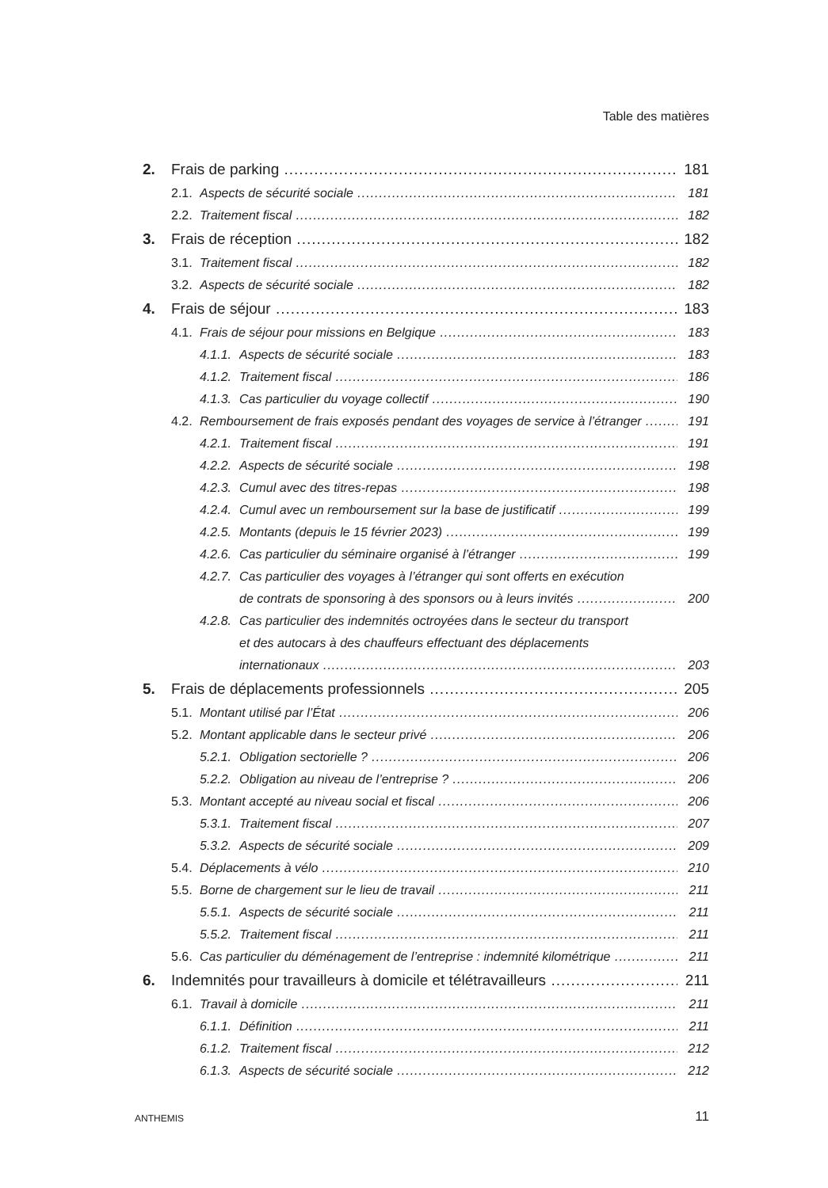Table des matières
2. Frais de parking 181
2.1. Aspects de sécurité sociale 181
2.2. Traitement fiscal 182
3. Frais de réception 182
3.1. Traitement fiscal 182
3.2. Aspects de sécurité sociale 182
4. Frais de séjour 183
4.1. Frais de séjour pour missions en Belgique 183
4.1.1. Aspects de sécurité sociale 183
4.1.2. Traitement fiscal 186
4.1.3. Cas particulier du voyage collectif 190
4.2. Remboursement de frais exposés pendant des voyages de service à l’étranger 191
4.2.1. Traitement fiscal 191
4.2.2. Aspects de sécurité sociale 198
4.2.3. Cumul avec des titres-repas 198
4.2.4. Cumul avec un remboursement sur la base de justificatif 199
4.2.5. Montants (depuis le 15 février 2023) 199
4.2.6. Cas particulier du séminaire organisé à l’étranger 199
4.2.7. Cas particulier des voyages à l’étranger qui sont offerts en exécution
de contrats de sponsoring à des sponsors ou à leurs invités 200
4.2.8. Cas particulier des indemnités octroyées dans le secteur du transport
et des autocars à des chauffeurs effectuant des déplacements
internationaux 203
5. Frais de déplacements professionnels 205
5.1. Montant utilisé par l’État 206
5.2. Montant applicable dans le secteur privé 206
5.2.1. Obligation sectorielle ? 206
5.2.2. Obligation au niveau de l’entreprise ? 206
5.3. Montant accepté au niveau social et fiscal 206
5.3.1. Traitement fiscal 207
5.3.2. Aspects de sécurité sociale 209
5.4. Déplacements à vélo 210
5.5. Borne de chargement sur le lieu de travail 211
5.5.1. Aspects de sécurité sociale 211
5.5.2. Traitement fiscal 211
5.6. Cas particulier du déménagement de l’entreprise : indemnité kilométrique 211
6. Indemnités pour travailleurs à domicile et télétravailleurs 211
6.1. Travail à domicile 211
6.1.1. Définition 211
6.1.2. Traitement fiscal 212
6.1.3. Aspects de sécurité sociale 212
ANTHEMIS 11